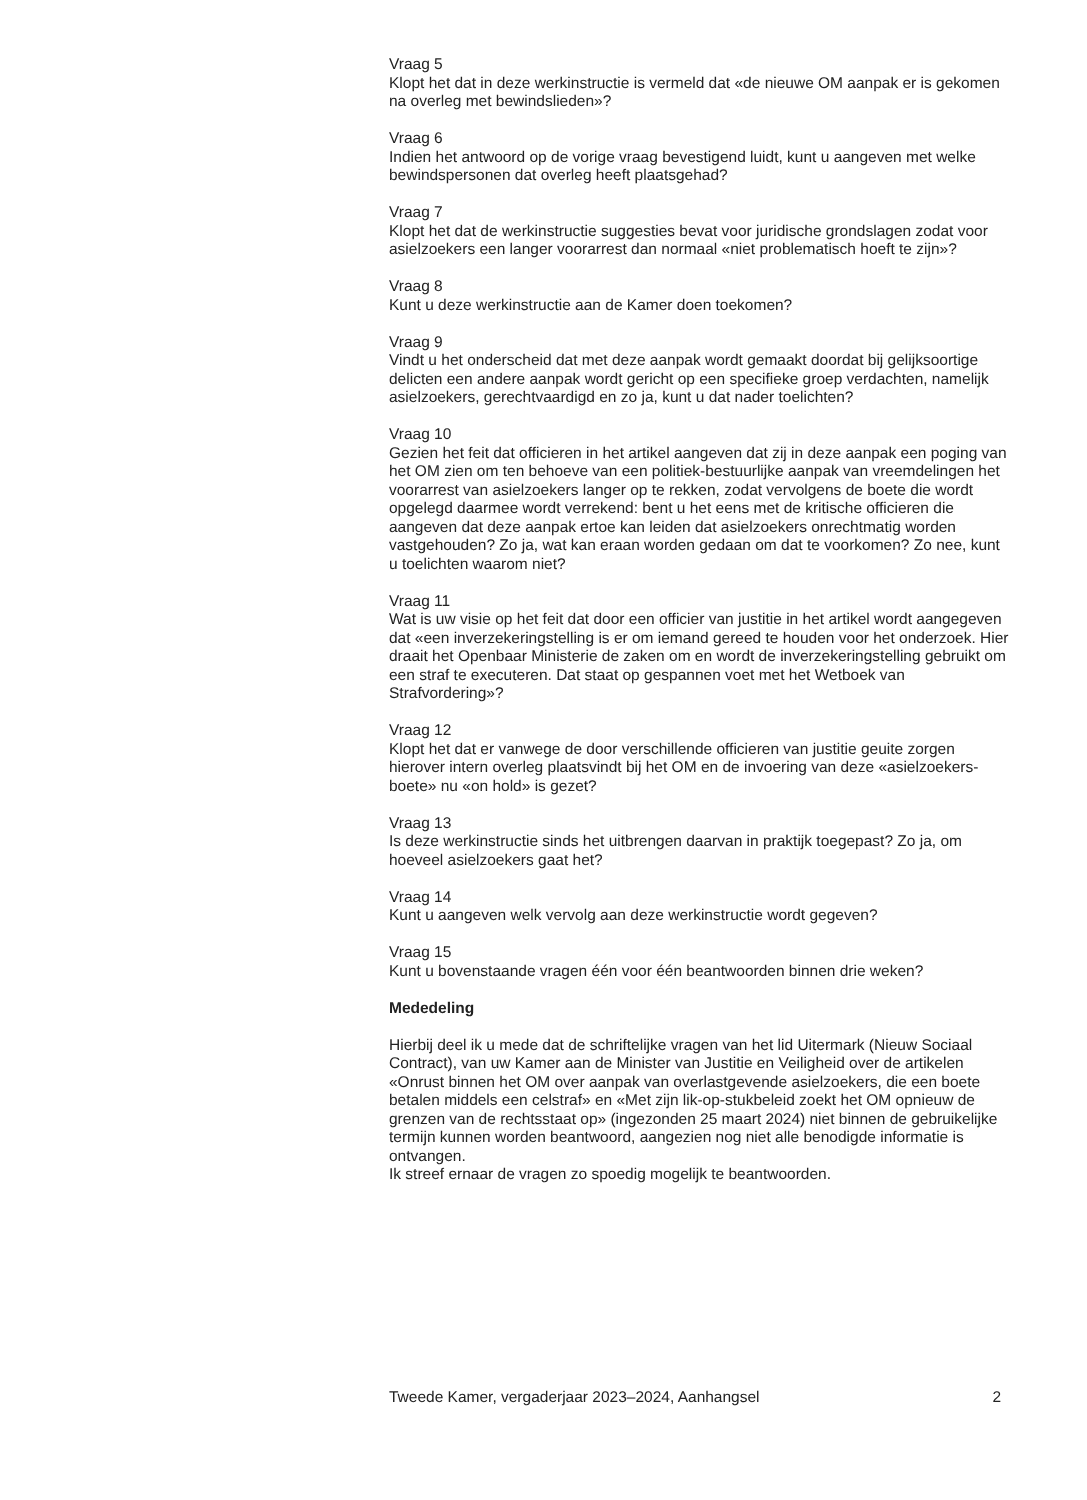Vraag 5
Klopt het dat in deze werkinstructie is vermeld dat «de nieuwe OM aanpak er is gekomen na overleg met bewindslieden»?
Vraag 6
Indien het antwoord op de vorige vraag bevestigend luidt, kunt u aangeven met welke bewindspersonen dat overleg heeft plaatsgehad?
Vraag 7
Klopt het dat de werkinstructie suggesties bevat voor juridische grondslagen zodat voor asielzoekers een langer voorarrest dan normaal «niet problematisch hoeft te zijn»?
Vraag 8
Kunt u deze werkinstructie aan de Kamer doen toekomen?
Vraag 9
Vindt u het onderscheid dat met deze aanpak wordt gemaakt doordat bij gelijksoortige delicten een andere aanpak wordt gericht op een specifieke groep verdachten, namelijk asielzoekers, gerechtvaardigd en zo ja, kunt u dat nader toelichten?
Vraag 10
Gezien het feit dat officieren in het artikel aangeven dat zij in deze aanpak een poging van het OM zien om ten behoeve van een politiek-bestuurlijke aanpak van vreemdelingen het voorarrest van asielzoekers langer op te rekken, zodat vervolgens de boete die wordt opgelegd daarmee wordt verrekend: bent u het eens met de kritische officieren die aangeven dat deze aanpak ertoe kan leiden dat asielzoekers onrechtmatig worden vastgehouden? Zo ja, wat kan eraan worden gedaan om dat te voorkomen? Zo nee, kunt u toelichten waarom niet?
Vraag 11
Wat is uw visie op het feit dat door een officier van justitie in het artikel wordt aangegeven dat «een inverzekeringstelling is er om iemand gereed te houden voor het onderzoek. Hier draait het Openbaar Ministerie de zaken om en wordt de inverzekeringstelling gebruikt om een straf te executeren. Dat staat op gespannen voet met het Wetboek van Strafvordering»?
Vraag 12
Klopt het dat er vanwege de door verschillende officieren van justitie geuite zorgen hierover intern overleg plaatsvindt bij het OM en de invoering van deze «asielzoekers-boete» nu «on hold» is gezet?
Vraag 13
Is deze werkinstructie sinds het uitbrengen daarvan in praktijk toegepast? Zo ja, om hoeveel asielzoekers gaat het?
Vraag 14
Kunt u aangeven welk vervolg aan deze werkinstructie wordt gegeven?
Vraag 15
Kunt u bovenstaande vragen één voor één beantwoorden binnen drie weken?
Mededeling
Hierbij deel ik u mede dat de schriftelijke vragen van het lid Uitermark (Nieuw Sociaal Contract), van uw Kamer aan de Minister van Justitie en Veiligheid over de artikelen «Onrust binnen het OM over aanpak van overlastgevende asielzoekers, die een boete betalen middels een celstraf» en «Met zijn lik-op-stukbeleid zoekt het OM opnieuw de grenzen van de rechtsstaat op» (ingezonden 25 maart 2024) niet binnen de gebruikelijke termijn kunnen worden beantwoord, aangezien nog niet alle benodigde informatie is ontvangen.
Ik streef ernaar de vragen zo spoedig mogelijk te beantwoorden.
Tweede Kamer, vergaderjaar 2023–2024, Aanhangsel 2